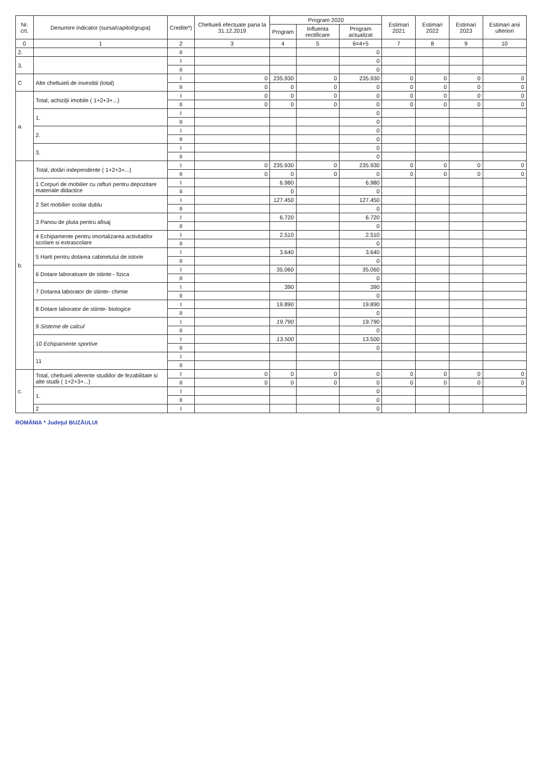| Nr. crt. | Denumire indicator (sursa/capitol/grupa) | Credite*) | Cheltuieli efectuate pana la 31.12.2019 | Program 2020 | | | Estimari 2021 | Estimari 2022 | Estimari 2023 | Estimari anii ulteriori |
| --- | --- | --- | --- | --- | --- | --- | --- | --- | --- | --- |
| | | | | Program | Influenta rectificare | Program actualizat | | | | |
| 0 | 1 | 2 | 3 | 4 | 5 | 6=4+5 | 7 | 8 | 9 | 10 |
| 2. | | II | | | | 0 | | | | |
| 3. | | I | | | | 0 | | | | |
| | | II | | | | 0 | | | | |
| C | Alte cheltuieli de investitii (total) | I | 0 | 235.930 | 0 | 235.930 | 0 | 0 | 0 | 0 |
| | | II | 0 | 0 | 0 | 0 | 0 | 0 | 0 | 0 |
| a. | Total, achiziţii imobile ( 1+2+3+...) | I | 0 | 0 | 0 | 0 | 0 | 0 | 0 | 0 |
| | | II | 0 | 0 | 0 | 0 | 0 | 0 | 0 | 0 |
| | 1. | I | | | | 0 | | | | |
| | | II | | | | 0 | | | | |
| | 2. | I | | | | 0 | | | | |
| | | II | | | | 0 | | | | |
| | 3. | I | | | | 0 | | | | |
| | | II | | | | 0 | | | | |
| b. | Total, dotări independente ( 1+2+3+...) | I | 0 | 235.930 | 0 | 235.930 | 0 | 0 | 0 | 0 |
| | | II | 0 | 0 | 0 | 0 | 0 | 0 | 0 | 0 |
| | 1 Corpuri de mobilier cu rafturi pentru depozitare materiale didactice | I | | 6.980 | | 6.980 | | | | |
| | | II | | 0 | | 0 | | | | |
| | 2 Set mobilier scolar dublu | I | | 127.450 | | 127.450 | | | | |
| | | II | | | | 0 | | | | |
| | 3 Panou de pluta pentru afisaj | I | | 6.720 | | 6.720 | | | | |
| | | II | | | | 0 | | | | |
| | 4 Echipamente pentru imortalizarea activitatilor scolare si extrascolare | I | | 2.510 | | 2.510 | | | | |
| | | II | | | | 0 | | | | |
| | 5 Harti pentru dotarea cabinetului de istorie | I | | 3.640 | | 3.640 | | | | |
| | | II | | | | 0 | | | | |
| | 6 Dotare laboratoare de stiinte - fizica | I | | 35.060 | | 35.060 | | | | |
| | | II | | | | 0 | | | | |
| | 7 Dotarea laborator de stiinte- chimie | I | | 390 | | 390 | | | | |
| | | II | | | | 0 | | | | |
| | 8 Dotare laborator de stiinte- biologice | I | | 19.890 | | 19.890 | | | | |
| | | II | | | | 0 | | | | |
| | 9 Sisteme de calcul | I | | 19.790 | | 19.790 | | | | |
| | | II | | | | 0 | | | | |
| | 10 Echipamente sportive | I | | 13.500 | | 13.500 | | | | |
| | | II | | | | 0 | | | | |
| | 11 | I | | | | | | | | |
| | | II | | | | | | | | |
| c. | Total, cheltuieli aferente studiilor de fezabilitate si alte studii ( 1+2+3+...) | I | 0 | 0 | 0 | 0 | 0 | 0 | 0 | 0 |
| | | II | 0 | 0 | 0 | 0 | 0 | 0 | 0 | 0 |
| | 1. | I | | | | 0 | | | | |
| | | II | | | | 0 | | | | |
| | 2 | I | | | | 0 | | | | |
ROMÂNIA * Judeţul BUZĂULUI